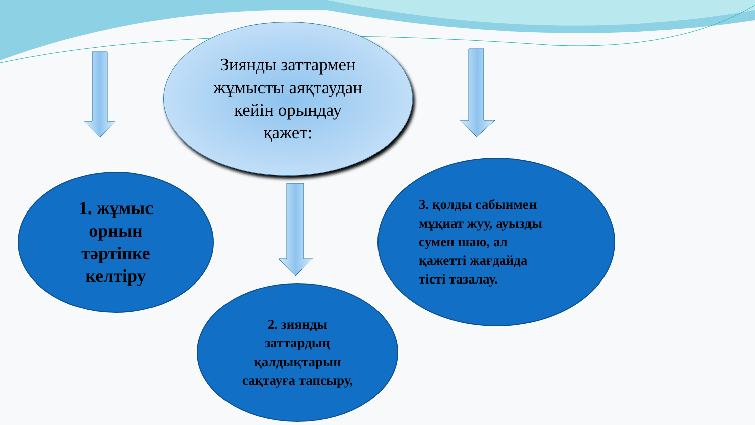Зиянды заттармен
жұмысты аяқтаудан
кейін орындау
қажет:
1. жұмыс
орнын
тәртіпке
келтіру
2. зиянды
заттардың
қалдықтарын
сақтауға тапсыру,
3. қолды сабынмен
мұқиат жуу, ауызды
сумен шаю, ал
қажетті жағдайда
тісті тазалау.